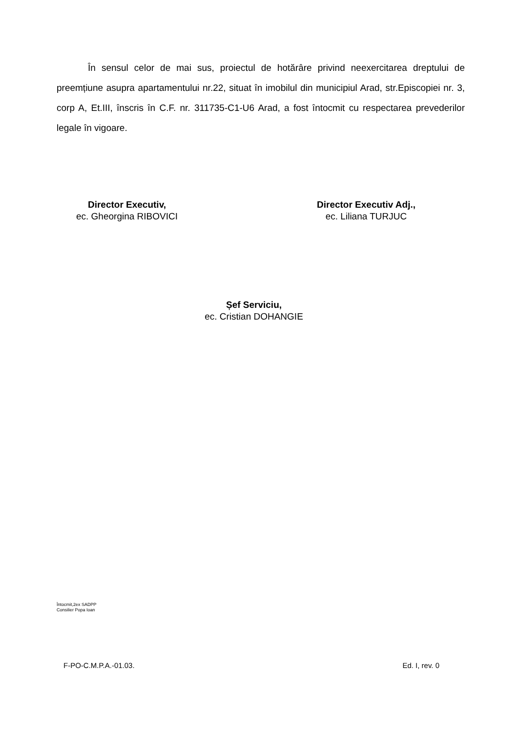În sensul celor de mai sus, proiectul de hotărâre privind neexercitarea dreptului de preemțiune asupra apartamentului nr.22, situat în imobilul din municipiul Arad, str.Episcopiei nr. 3, corp A, Et.III, înscris în C.F. nr. 311735-C1-U6 Arad, a fost întocmit cu respectarea prevederilor legale în vigoare.
Director Executiv,
ec. Gheorgina RIBOVICI
Director Executiv Adj.,
ec. Liliana TURJUC
Șef Serviciu,
ec. Cristian DOHANGIE
Întocmit,2ex SADPP
Consilier Popa Ioan
F-PO-C.M.P.A.-01.03. Ed. I, rev. 0